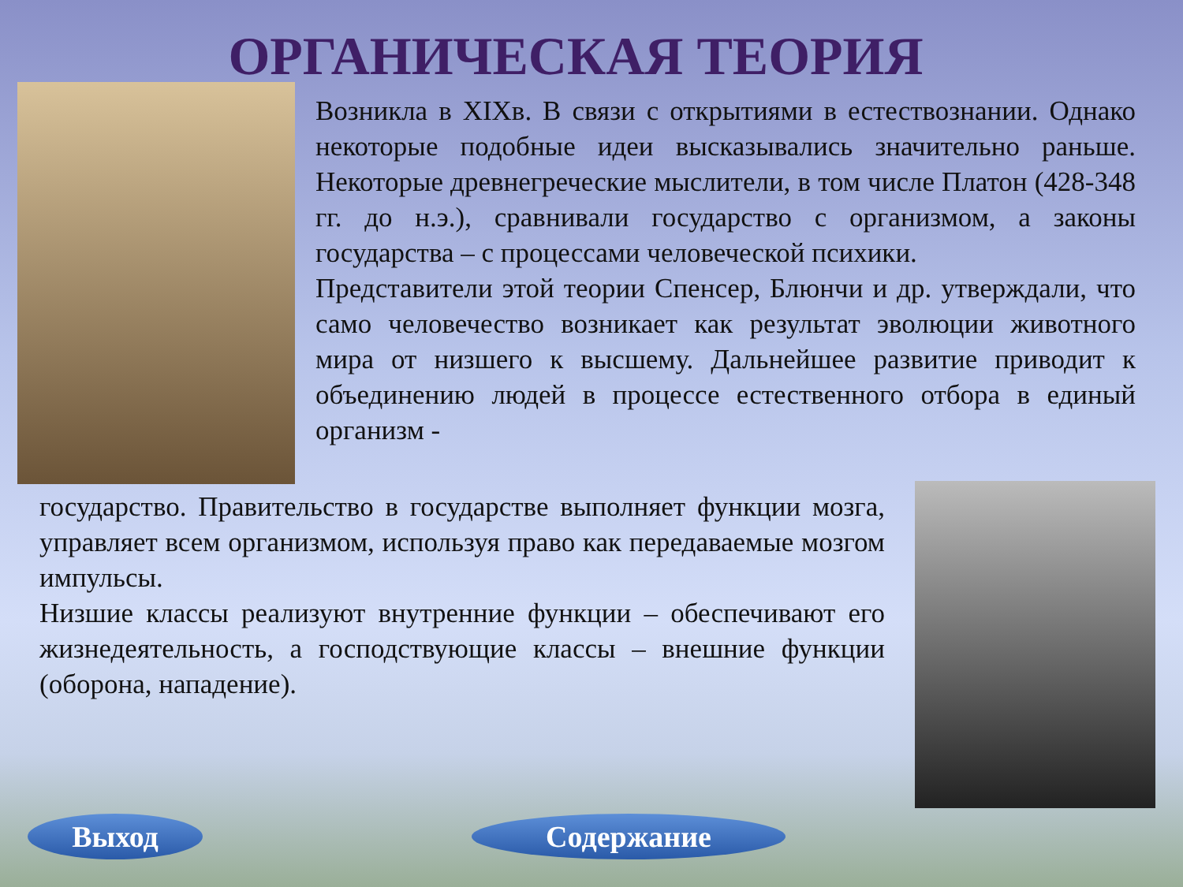ОРГАНИЧЕСКАЯ ТЕОРИЯ
Возникла в XIXв. В связи с открытиями в естествознании. Однако некоторые подобные идеи высказывались значительно раньше. Некоторые древнегреческие мыслители, в том числе Платон (428-348 гг. до н.э.), сравнивали государство с организмом, а законы государства – с процессами человеческой психики.
Представители этой теории Спенсер, Блюнчи и др. утверждали, что само человечество возникает как результат эволюции животного мира от низшего к высшему. Дальнейшее развитие приводит к объединению людей в процессе естественного отбора в единый организм -
государство. Правительство в государстве выполняет функции мозга, управляет всем организмом, используя право как передаваемые мозгом импульсы.
Низшие классы реализуют внутренние функции – обеспечивают его жизнедеятельность, а господствующие классы – внешние функции (оборона, нападение).
Выход Содержание